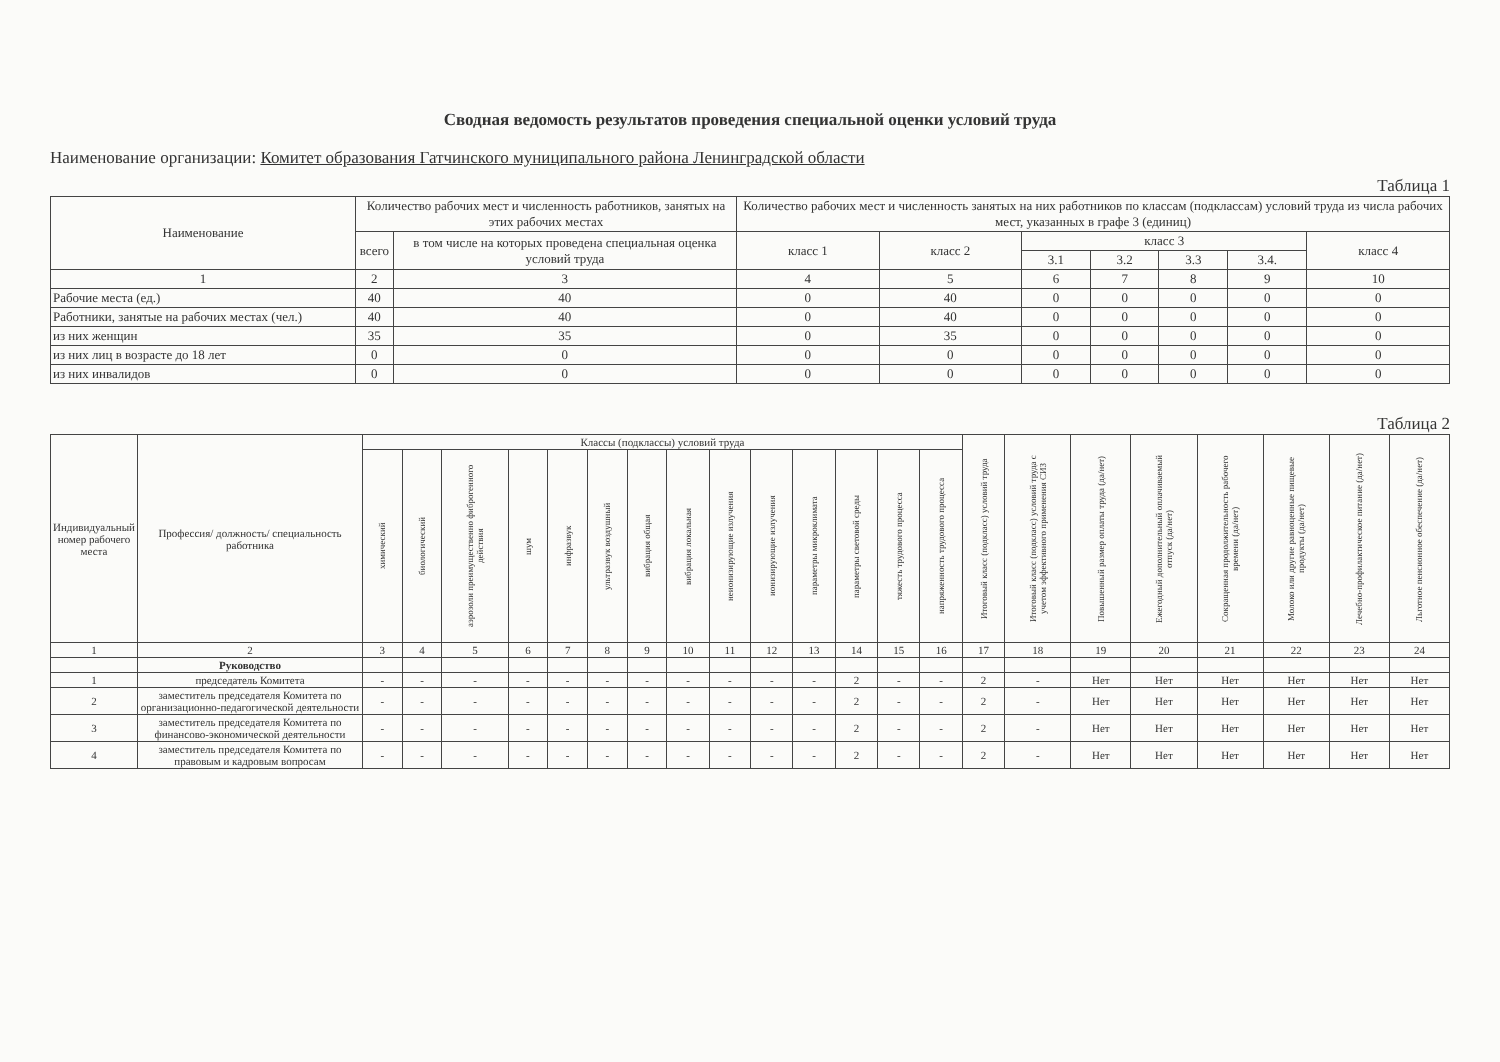Сводная ведомость результатов проведения специальной оценки условий труда
Наименование организации: Комитет образования Гатчинского муниципального района Ленинградской области
Таблица 1
| Наименование | Количество рабочих мест и численность работников, занятых на этих рабочих местах | | Количество рабочих мест и численность занятых на них работников по классам (подклассам) условий труда из числа рабочих мест, указанных в графе 3 (единиц) | | | | | | |
| --- | --- | --- | --- | --- | --- | --- | --- | --- | --- |
| | всего | в том числе на которых проведена специальная оценка условий труда | класс 1 | класс 2 | класс 3 | | | | класс 4 |
| | | | | | 3.1 | 3.2 | 3.3 | 3.4. | |
| 1 | 2 | 3 | 4 | 5 | 6 | 7 | 8 | 9 | 10 |
| Рабочие места (ед.) | 40 | 40 | 0 | 40 | 0 | 0 | 0 | 0 | 0 |
| Работники, занятые на рабочих местах (чел.) | 40 | 40 | 0 | 40 | 0 | 0 | 0 | 0 | 0 |
| из них женщин | 35 | 35 | 0 | 35 | 0 | 0 | 0 | 0 | 0 |
| из них лиц в возрасте до 18 лет | 0 | 0 | 0 | 0 | 0 | 0 | 0 | 0 | 0 |
| из них инвалидов | 0 | 0 | 0 | 0 | 0 | 0 | 0 | 0 | 0 |
Таблица 2
| Индивидуальный номер рабочего места | Профессия/ должность/ специальность работника | Классы (подклассы) условий труда | | | | | | | | | | | | | | Итоговый класс (подкласс) условий труда | Итоговый класс (подкласс) условий труда с учетом эффективного применения СИЗ | Повышенный размер оплаты труда (да/нет) | Ежегодный дополнительный оплачиваемый отпуск (да/нет) | Сокращенная продолжительность рабочего времени (да/нет) | Молоко или другие равноценные пищевые продукты (да/нет) | Лечебно-профилактическое питание (да/нет) | Льготное пенсионное обеспечение (да/нет) |
| --- | --- | --- | --- | --- | --- | --- | --- | --- | --- | --- | --- | --- | --- | --- | --- | --- | --- | --- | --- | --- | --- | --- | --- |
| | | химический | биологический | аэрозоли преимущественно фиброгенного действия | шум | инфразвук | ультразвук воздушный | вибрация общая | вибрация локальная | неионизирующие излучения | ионизирующие излучения | параметры микроклимата | параметры световой среды | тяжесть трудового процесса | напряженность трудового процесса | | | | | | | | |
| 1 | 2 | 3 | 4 | 5 | 6 | 7 | 8 | 9 | 10 | 11 | 12 | 13 | 14 | 15 | 16 | 17 | 18 | 19 | 20 | 21 | 22 | 23 | 24 |
| | Руководство | | | | | | | | | | | | | | | | | | | | | | |
| 1 | председатель Комитета | - | - | - | - | - | - | - | - | - | - | - | 2 | - | - | 2 | - | Нет | Нет | Нет | Нет | Нет | Нет |
| 2 | заместитель председателя Комитета по организационно-педагогической деятельности | - | - | - | - | - | - | - | - | - | - | - | 2 | - | - | 2 | - | Нет | Нет | Нет | Нет | Нет | Нет |
| 3 | заместитель председателя Комитета по финансово-экономической деятельности | - | - | - | - | - | - | - | - | - | - | - | 2 | - | - | 2 | - | Нет | Нет | Нет | Нет | Нет | Нет |
| 4 | заместитель председателя Комитета по правовым и кадровым вопросам | - | - | - | - | - | - | - | - | - | - | - | 2 | - | - | 2 | - | Нет | Нет | Нет | Нет | Нет | Нет |